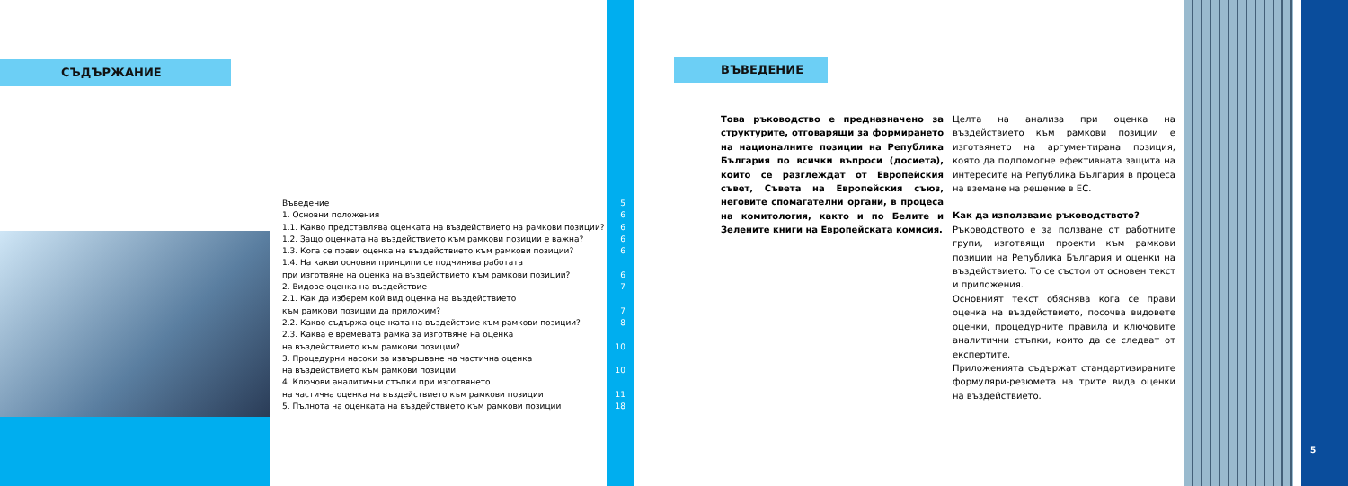СЪДЪРЖАНИЕ
Въведение 5
1. Основни положения 6
1.1. Какво представлява оценката на въздействието на рамкови позиции? 6
1.2. Защо оценката на въздействието към рамкови позиции е важна? 6
1.3. Кога се прави оценка на въздействието към рамкови позиции? 6
1.4. На какви основни принципи се подчинява работата
при изготвяне на оценка на въздействието към рамкови позиции?
6
2. Видове оценка на въздействие 7
2.1. Как да изберем кой вид оценка на въздействието
към рамкови позиции да приложим?
7
2.2. Какво съдържа оценката на въздействие към рамкови позиции? 8
2.3. Каква е времевата рамка за изготвяне на оценка
на въздействието към рамкови позиции?
10
3. Процедурни насоки за извършване на частична оценка
на въздействието към рамкови позиции
10
4. Ключови аналитични стъпки при изготвянето
на частична оценка на въздействието към рамкови позиции
11
5. Пълнота на оценката на въздействието към рамкови позиции 18
ВЪВЕДЕНИЕ
Това ръководство е предназначено за структурите, отговарящи за формирането на националните позиции на Република България по всички въпроси (досиета), които се разглеждат от Европейския съвет, Съвета на Европейския съюз, неговите спомагателни органи, в процеса на комитология, както и по Белите и Зелените книги на Европейската комисия.
Целта на анализа при оценка на въздействието към рамкови позиции е изготвянето на аргументирана позиция, която да подпомогне ефективната защита на интересите на Република България в процеса на вземане на решение в ЕС.
Как да използваме ръководството?
Ръководството е за ползване от работните групи, изготвящи проекти към рамкови позиции на Република България и оценки на въздействието. То се състои от основен текст и приложения.
Основният текст обяснява кога се прави оценка на въздействието, посочва видовете оценки, процедурните правила и ключовите аналитични стъпки, които да се следват от експертите.
Приложенията съдържат стандартизираните формуляри-резюмета на трите вида оценки на въздействието.
5